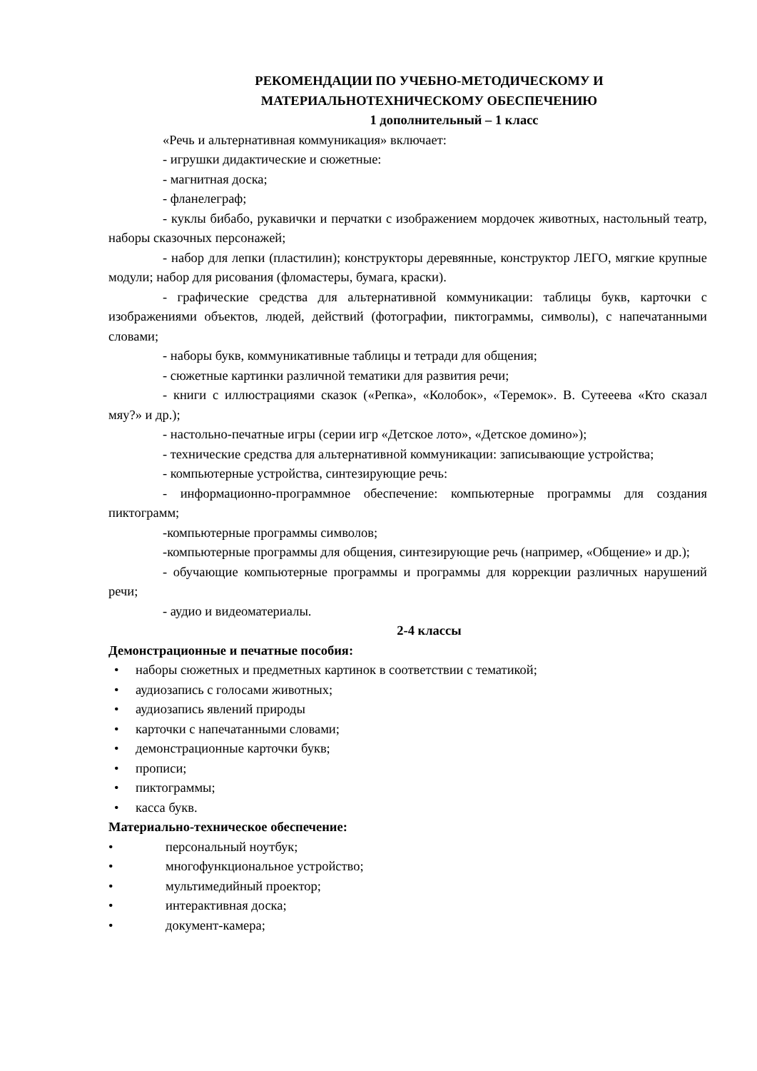РЕКОМЕНДАЦИИ ПО УЧЕБНО-МЕТОДИЧЕСКОМУ И
МАТЕРИАЛЬНОТЕХНИЧЕСКОМУ ОБЕСПЕЧЕНИЮ
1 дополнительный – 1 класс
«Речь и альтернативная коммуникация» включает:
- игрушки дидактические и сюжетные:
- магнитная доска;
- фланелеграф;
- куклы бибабо, рукавички и перчатки с изображением мордочек животных, настольный театр, наборы сказочных персонажей;
- набор для лепки (пластилин); конструкторы деревянные, конструктор ЛЕГО, мягкие крупные модули; набор для рисования (фломастеры, бумага, краски).
- графические средства для альтернативной коммуникации: таблицы букв, карточки с изображениями объектов, людей, действий (фотографии, пиктограммы, символы), с напечатанными словами;
- наборы букв, коммуникативные таблицы и тетради для общения;
- сюжетные картинки различной тематики для развития речи;
- книги с иллюстрациями сказок («Репка», «Колобок», «Теремок». В. Сутееева «Кто сказал мяу?» и др.);
- настольно-печатные игры (серии игр «Детское лото», «Детское домино»);
- технические средства для альтернативной коммуникации: записывающие устройства;
- компьютерные устройства, синтезирующие речь:
- информационно-программное обеспечение: компьютерные программы для создания пиктограмм;
-компьютерные программы символов;
-компьютерные программы для общения, синтезирующие речь (например, «Общение» и др.);
- обучающие компьютерные программы и программы для коррекции различных нарушений речи;
- аудио и видеоматериалы.
2-4 классы
Демонстрационные и печатные пособия:
• наборы сюжетных и предметных картинок в соответствии с тематикой;
• аудиозапись с голосами животных;
• аудиозапись явлений природы
• карточки с напечатанными словами;
• демонстрационные карточки букв;
• прописи;
• пиктограммы;
• касса букв.
Материально-техническое обеспечение:
• персональный ноутбук;
• многофункциональное устройство;
• мультимедийный проектор;
• интерактивная доска;
• документ-камера;